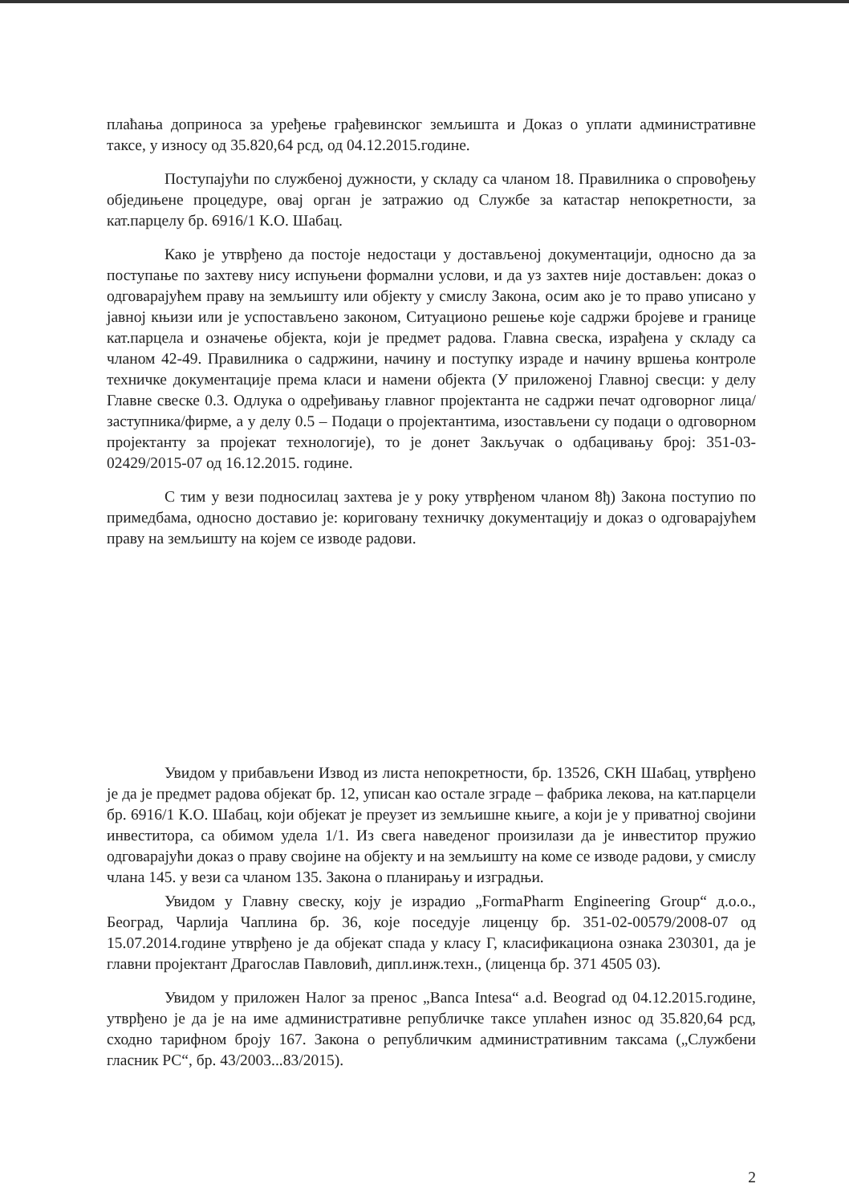плаћања доприноса за уређење грађевинског земљишта и Доказ о уплати административне таксе, у износу од 35.820,64 рсд, од 04.12.2015.године.
Поступајући по службеној дужности, у складу са чланом 18. Правилника о спровођењу обједињене процедуре, овај орган је затражио од Службе за катастар непокретности, за кат.парцелу бр. 6916/1 К.О. Шабац.
Како је утврђено да постоје недостаци у достављеној документацији, односно да за поступање по захтеву нису испуњени формални услови, и да уз захтев није достављен: доказ о одговарајућем праву на земљишту или објекту у смислу Закона, осим ако је то право уписано у јавној књизи или је успостављено законом, Ситуационо решење које садржи бројеве и границе кат.парцела и означење објекта, који је предмет радова. Главна свеска, израђена у складу са чланом 42-49. Правилника о садржини, начину и поступку израде и начину вршења контроле техничке документације према класи и намени објекта (У приложеној Главној свесци: у делу Главне свеске 0.3. Одлука о одређивању главног пројектанта не садржи печат одговорног лица/заступника/фирме, а у делу 0.5 – Подаци о пројектантима, изостављени су подаци о одговорном пројектанту за пројекат технологије), то је донет Закључак о одбацивању број: 351-03-02429/2015-07 од 16.12.2015. године.
С тим у вези подносилац захтева је у року утврђеном чланом 8ђ) Закона поступио по примедбама, односно доставио је: кориговану техничку документацију и доказ о одговарајућем праву на земљишту на којем се изводе радови.
Увидом у прибављени Извод из листа непокретности, бр. 13526, СКН Шабац, утврђено је да је предмет радова објекат бр. 12, уписан као остале зграде – фабрика лекова, на кат.парцели бр. 6916/1 К.О. Шабац, који објекат је преузет из земљишне књиге, а који је у приватној својини инвеститора, са обимом удела 1/1. Из свега наведеног произилази да је инвеститор пружио одговарајући доказ о праву својине на објекту и на земљишту на коме се изводе радови, у смислу члана 145. у вези са чланом 135. Закона о планирању и изградњи.
Увидом у Главну свеску, коју је израдио „FormaPharm Engineering Group“ д.о.о., Београд, Чарлија Чаплина бр. 36, које поседује лиценцу бр. 351-02-00579/2008-07 од 15.07.2014.године утврђено је да објекат спада у класу Г, класификациона ознака 230301, да је главни пројектант Драгослав Павловић, дипл.инж.техн., (лиценца бр. 371 4505 03).
Увидом у приложен Налог за пренос „Banca Intesa“ a.d. Beograd од 04.12.2015.године, утврђено је да је на име административне републичке таксе уплаћен износ од 35.820,64 рсд, сходно тарифном броју 167. Закона о републичким административним таксама („Службени гласник РС“, бр. 43/2003...83/2015).
2